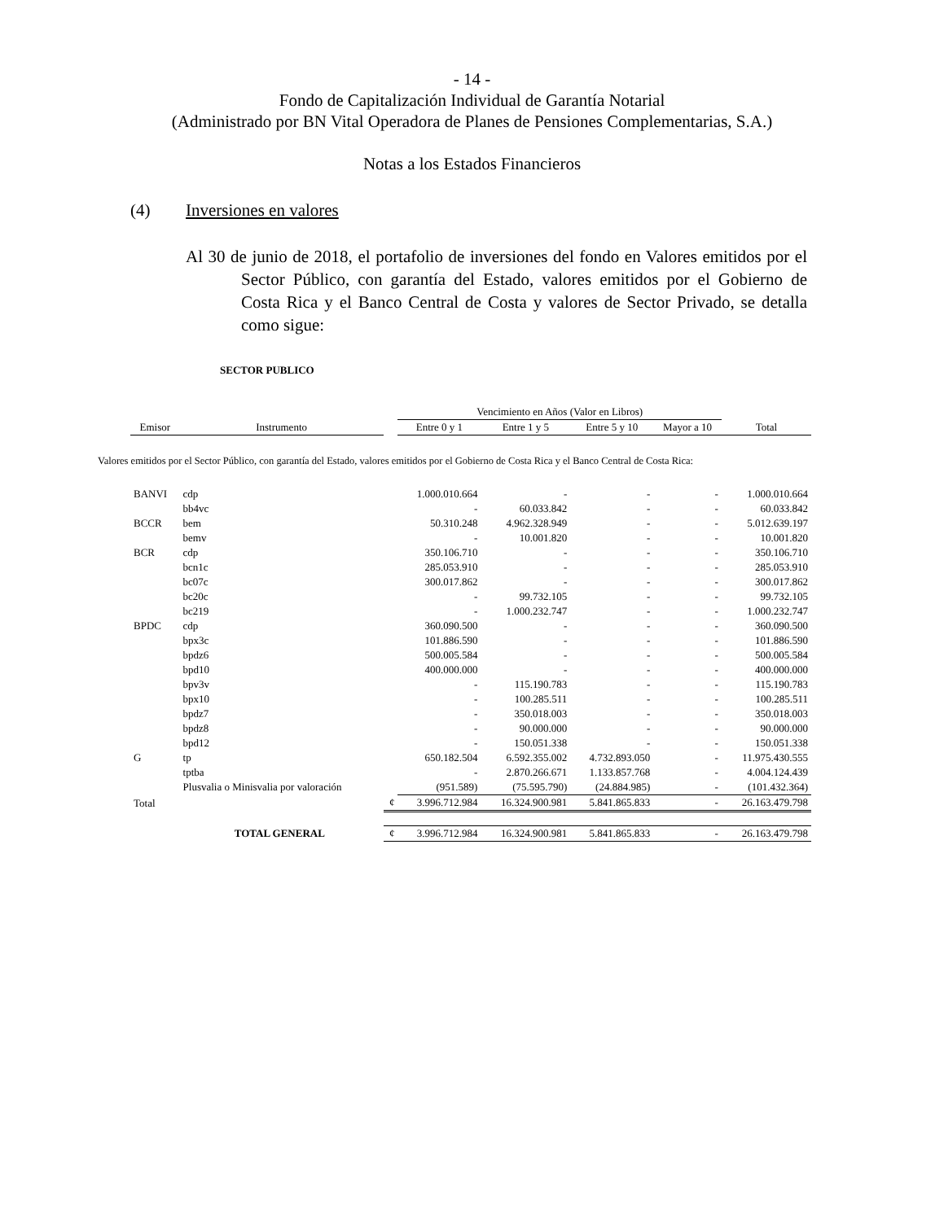- 14 -
Fondo de Capitalización Individual de Garantía Notarial
(Administrado por BN Vital Operadora de Planes de Pensiones Complementarias, S.A.)
Notas a los Estados Financieros
(4) Inversiones en valores
Al 30 de junio de 2018, el portafolio de inversiones del fondo en Valores emitidos por el Sector Público, con garantía del Estado, valores emitidos por el Gobierno de Costa Rica y el Banco Central de Costa y valores de Sector Privado, se detalla como sigue:
SECTOR PUBLICO
| | | | Vencimiento en Años (Valor en Libros) | | | | |
| --- | --- | --- | --- | --- | --- | --- | --- |
| Emisor | Instrumento | | Entre 0 y 1 | Entre 1 y 5 | Entre 5 y 10 | Mayor a 10 | Total |
| Valores emitidos por el Sector Público, con garantía del Estado, valores emitidos por el Gobierno de Costa Rica y el Banco Central de Costa Rica: | | | | | | | |
| BANVI | cdp | | 1.000.010.664 | - | - | - | 1.000.010.664 |
| | bb4vc | | - | 60.033.842 | - | - | 60.033.842 |
| BCCR | bem | | 50.310.248 | 4.962.328.949 | - | - | 5.012.639.197 |
| | bemv | | - | 10.001.820 | - | - | 10.001.820 |
| BCR | cdp | | 350.106.710 | - | - | - | 350.106.710 |
| | bcn1c | | 285.053.910 | - | - | - | 285.053.910 |
| | bc07c | | 300.017.862 | - | - | - | 300.017.862 |
| | bc20c | | - | 99.732.105 | - | - | 99.732.105 |
| | bc219 | | - | 1.000.232.747 | - | - | 1.000.232.747 |
| BPDC | cdp | | 360.090.500 | - | - | - | 360.090.500 |
| | bpx3c | | 101.886.590 | - | - | - | 101.886.590 |
| | bpdz6 | | 500.005.584 | - | - | - | 500.005.584 |
| | bpd10 | | 400.000.000 | - | - | - | 400.000.000 |
| | bpv3v | | - | 115.190.783 | - | - | 115.190.783 |
| | bpx10 | | - | 100.285.511 | - | - | 100.285.511 |
| | bpdz7 | | - | 350.018.003 | - | - | 350.018.003 |
| | bpdz8 | | - | 90.000.000 | - | - | 90.000.000 |
| | bpd12 | | - | 150.051.338 | - | - | 150.051.338 |
| G | tp | | 650.182.504 | 6.592.355.002 | 4.732.893.050 | - | 11.975.430.555 |
| | tptba | | - | 2.870.266.671 | 1.133.857.768 | - | 4.004.124.439 |
| | Plusvalia o Minisvalia por valoración | | (951.589) | (75.595.790) | (24.884.985) | - | (101.432.364) |
| Total | | ¢ | 3.996.712.984 | 16.324.900.981 | 5.841.865.833 | - | 26.163.479.798 |
| TOTAL GENERAL | | ¢ | 3.996.712.984 | 16.324.900.981 | 5.841.865.833 | - | 26.163.479.798 |